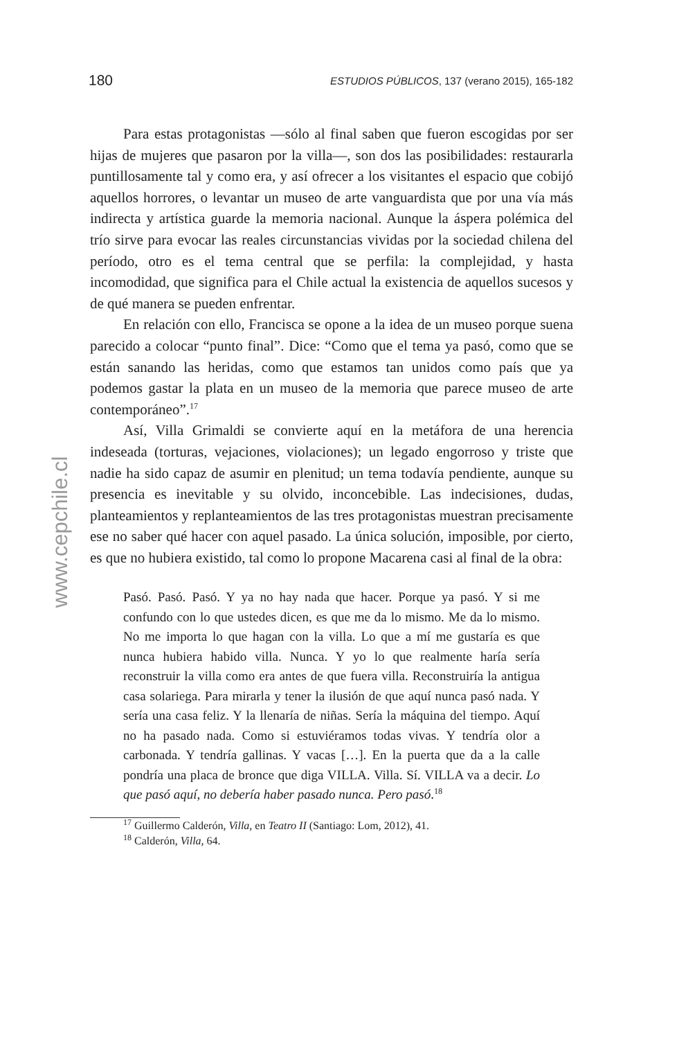180 ESTUDIOS PÚBLICOS, 137 (verano 2015), 165-182
www.cepchile.cl
Para estas protagonistas —sólo al final saben que fueron escogidas por ser hijas de mujeres que pasaron por la villa—, son dos las posibilidades: restaurarla puntillosamente tal y como era, y así ofrecer a los visitantes el espacio que cobijó aquellos horrores, o levantar un museo de arte vanguardista que por una vía más indirecta y artística guarde la memoria nacional. Aunque la áspera polémica del trío sirve para evocar las reales circunstancias vividas por la sociedad chilena del período, otro es el tema central que se perfila: la complejidad, y hasta incomodidad, que significa para el Chile actual la existencia de aquellos sucesos y de qué manera se pueden enfrentar.
En relación con ello, Francisca se opone a la idea de un museo porque suena parecido a colocar “punto final”. Dice: “Como que el tema ya pasó, como que se están sanando las heridas, como que estamos tan unidos como país que ya podemos gastar la plata en un museo de la memoria que parece museo de arte contemporáneo”.<sup>17</sup>
Así, Villa Grimaldi se convierte aquí en la metáfora de una herencia indeseada (torturas, vejaciones, violaciones); un legado engorroso y triste que nadie ha sido capaz de asumir en plenitud; un tema todavía pendiente, aunque su presencia es inevitable y su olvido, inconcebible. Las indecisiones, dudas, planteamientos y replanteamientos de las tres protagonistas muestran precisamente ese no saber qué hacer con aquel pasado. La única solución, imposible, por cierto, es que no hubiera existido, tal como lo propone Macarena casi al final de la obra:
Pasó. Pasó. Pasó. Y ya no hay nada que hacer. Porque ya pasó. Y si me confundo con lo que ustedes dicen, es que me da lo mismo. Me da lo mismo. No me importa lo que hagan con la villa. Lo que a mí me gustaría es que nunca hubiera habido villa. Nunca. Y yo lo que realmente haría sería reconstruir la villa como era antes de que fuera villa. Reconstruiría la antigua casa solariega. Para mirarla y tener la ilusión de que aquí nunca pasó nada. Y sería una casa feliz. Y la llenaría de niñas. Sería la máquina del tiempo. Aquí no ha pasado nada. Como si estuviéramos todas vivas. Y tendría olor a carbonada. Y tendría gallinas. Y vacas […]. En la puerta que da a la calle pondría una placa de bronce que diga VILLA. Villa. Sí. VILLA va a decir. Lo que pasó aquí, no debería haber pasado nunca. Pero pasó.<sup>18</sup>
<sup>17</sup> Guillermo Calderón, Villa, en Teatro II (Santiago: Lom, 2012), 41.
<sup>18</sup> Calderón, Villa, 64.